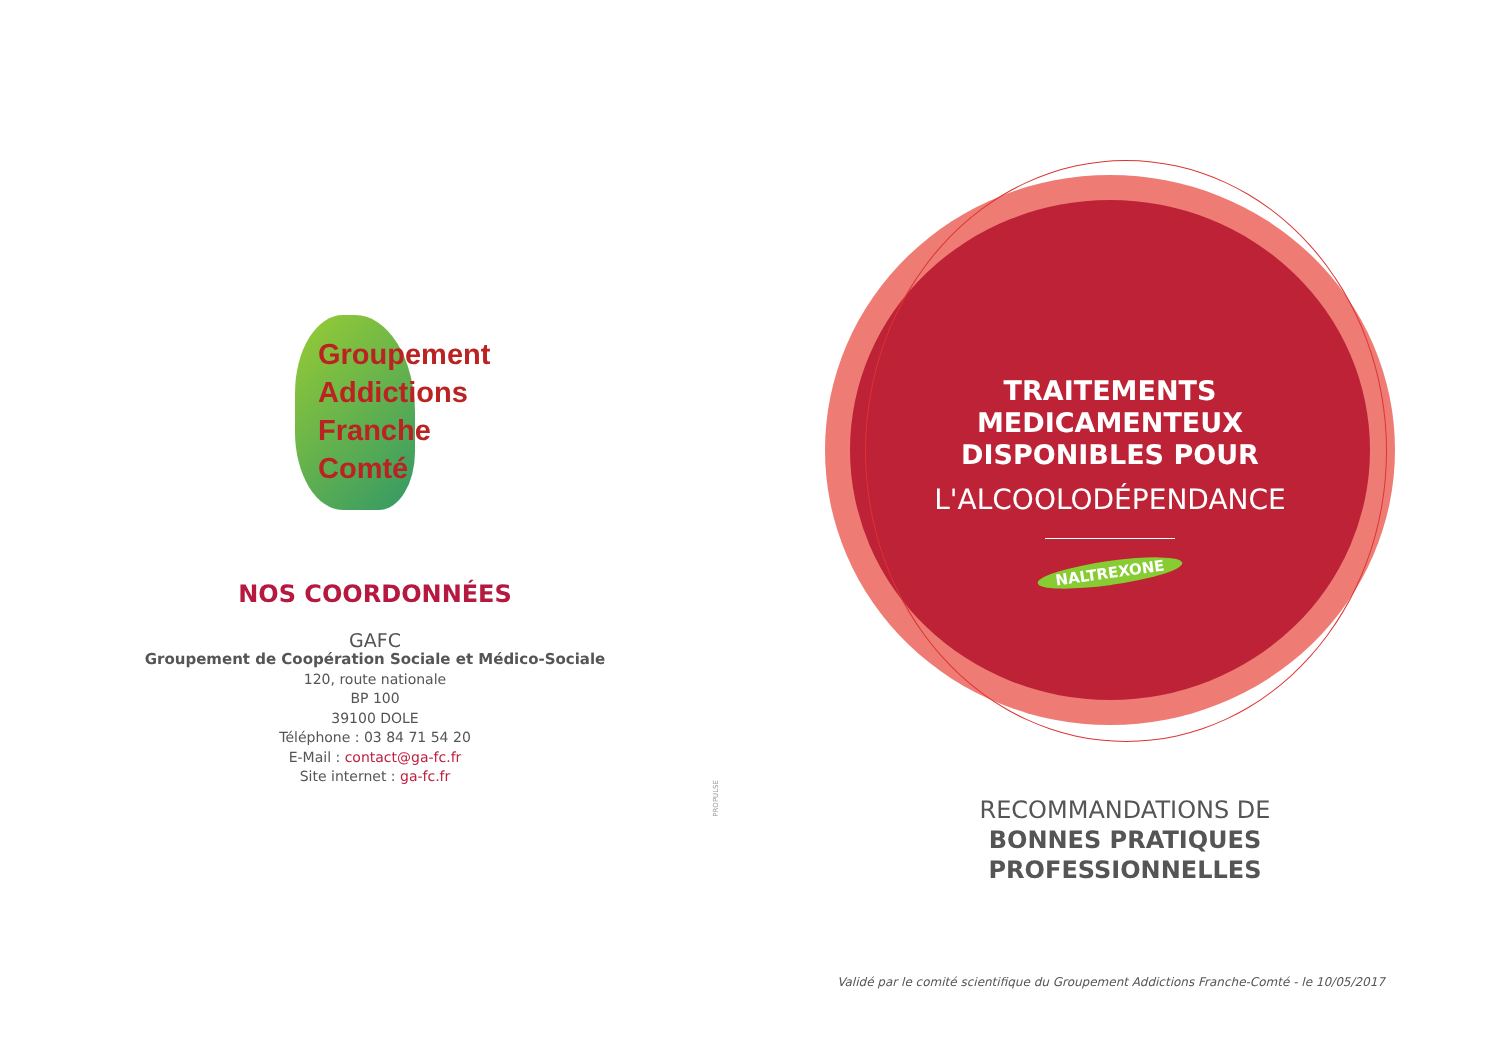Groupement
Addictions
Franche
Comté
NOS COORDONNÉES
GAFC
Groupement de Coopération Sociale et Médico-Sociale
120, route nationale
BP 100
39100 DOLE
Téléphone : 03 84 71 54 20
E-Mail : contact@ga-fc.fr
Site internet : ga-fc.fr
PROPULSE
TRAITEMENTS
MEDICAMENTEUX
DISPONIBLES POUR
L'ALCOOLODÉPENDANCE
NALTREXONE
RECOMMANDATIONS DE
BONNES PRATIQUES
PROFESSIONNELLES
Validé par le comité scientifique du Groupement Addictions Franche-Comté - le 10/05/2017